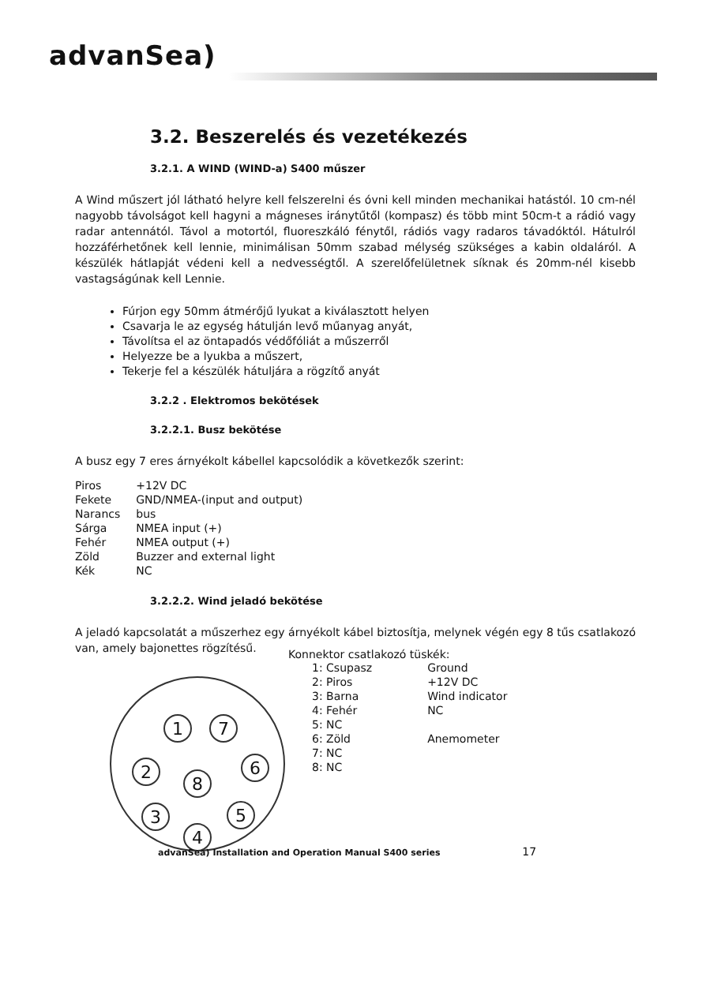advanSea)
3.2. Beszerelés és vezetékezés
3.2.1. A WIND (WIND-a) S400 műszer
A Wind műszert jól látható helyre kell felszerelni és óvni kell minden mechanikai hatástól. 10 cm-nél nagyobb távolságot kell hagyni a mágneses iránytűtől (kompasz) és több mint 50cm-t a rádió vagy radar antennától. Távol a motortól, fluoreszkáló fénytől, rádiós vagy radaros távadóktól. Hátulról hozzáférhetőnek kell lennie, minimálisan 50mm szabad mélység szükséges a kabin oldaláról. A készülék hátlapját védeni kell a nedvességtől. A szerelőfelületnek síknak és 20mm-nél kisebb vastagságúnak kell Lennie.
Fúrjon egy 50mm átmérőjű lyukat a kiválasztott helyen
Csavarja le az egység hátulján levő műanyag anyát,
Távolítsa el az öntapadós védőfóliát a műszerről
Helyezze be a lyukba a műszert,
Tekerje fel a készülék hátuljára a rögzítő anyát
3.2.2 . Elektromos bekötések
3.2.2.1. Busz bekötése
A busz egy 7 eres árnyékolt kábellel kapcsolódik a következők szerint:
| Piros | +12V DC |
| Fekete | GND/NMEA-(input and output) |
| Narancs | bus |
| Sárga | NMEA input (+) |
| Fehér | NMEA output (+) |
| Zöld | Buzzer and external light |
| Kék | NC |
3.2.2.2. Wind jeladó bekötése
A jeladó kapcsolatát a műszerhez egy árnyékolt kábel biztosítja, melynek végén egy 8 tűs csatlakozó van, amely bajonettes rögzítésű.
1
7
2
8
6
3
5
4
Konnektor csatlakozó tüskék:
| 1: Csupasz | Ground |
| 2: Piros | +12V DC |
| 3: Barna | Wind indicator |
| 4: Fehér | NC |
| 5: NC | |
| 6: Zöld | Anemometer |
| 7: NC | |
| 8: NC | |
advanSea) Installation and Operation Manual S400 series 17